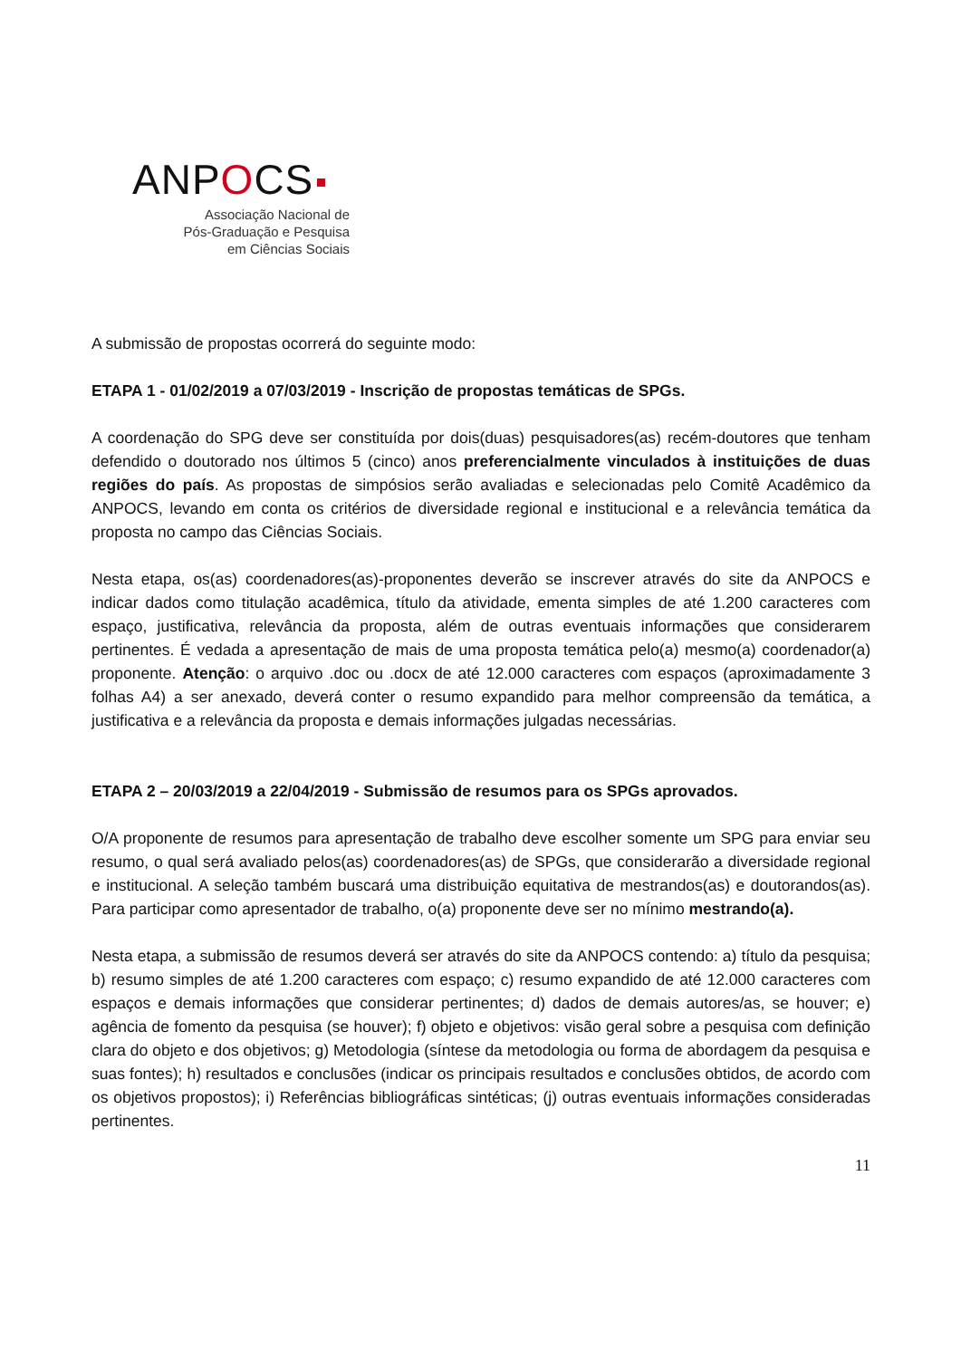ANPOCS
Associação Nacional de
Pós-Graduação e Pesquisa
em Ciências Sociais
A submissão de propostas ocorrerá do seguinte modo:
ETAPA 1 - 01/02/2019 a 07/03/2019 - Inscrição de propostas temáticas de SPGs.
A coordenação do SPG deve ser constituída por dois(duas) pesquisadores(as) recém-doutores que tenham defendido o doutorado nos últimos 5 (cinco) anos preferencialmente vinculados à instituições de duas regiões do país. As propostas de simpósios serão avaliadas e selecionadas pelo Comitê Acadêmico da ANPOCS, levando em conta os critérios de diversidade regional e institucional e a relevância temática da proposta no campo das Ciências Sociais.
Nesta etapa, os(as) coordenadores(as)-proponentes deverão se inscrever através do site da ANPOCS e indicar dados como titulação acadêmica, título da atividade, ementa simples de até 1.200 caracteres com espaço, justificativa, relevância da proposta, além de outras eventuais informações que considerarem pertinentes. É vedada a apresentação de mais de uma proposta temática pelo(a) mesmo(a) coordenador(a) proponente. Atenção: o arquivo .doc ou .docx de até 12.000 caracteres com espaços (aproximadamente 3 folhas A4) a ser anexado, deverá conter o resumo expandido para melhor compreensão da temática, a justificativa e a relevância da proposta e demais informações julgadas necessárias.
ETAPA 2 – 20/03/2019 a 22/04/2019 - Submissão de resumos para os SPGs aprovados.
O/A proponente de resumos para apresentação de trabalho deve escolher somente um SPG para enviar seu resumo, o qual será avaliado pelos(as) coordenadores(as) de SPGs, que considerarão a diversidade regional e institucional. A seleção também buscará uma distribuição equitativa de mestrandos(as) e doutorandos(as). Para participar como apresentador de trabalho, o(a) proponente deve ser no mínimo mestrando(a).
Nesta etapa, a submissão de resumos deverá ser através do site da ANPOCS contendo: a) título da pesquisa; b) resumo simples de até 1.200 caracteres com espaço; c) resumo expandido de até 12.000 caracteres com espaços e demais informações que considerar pertinentes; d) dados de demais autores/as, se houver; e) agência de fomento da pesquisa (se houver); f) objeto e objetivos: visão geral sobre a pesquisa com definição clara do objeto e dos objetivos; g) Metodologia (síntese da metodologia ou forma de abordagem da pesquisa e suas fontes); h) resultados e conclusões (indicar os principais resultados e conclusões obtidos, de acordo com os objetivos propostos); i) Referências bibliográficas sintéticas; (j) outras eventuais informações consideradas pertinentes.
11